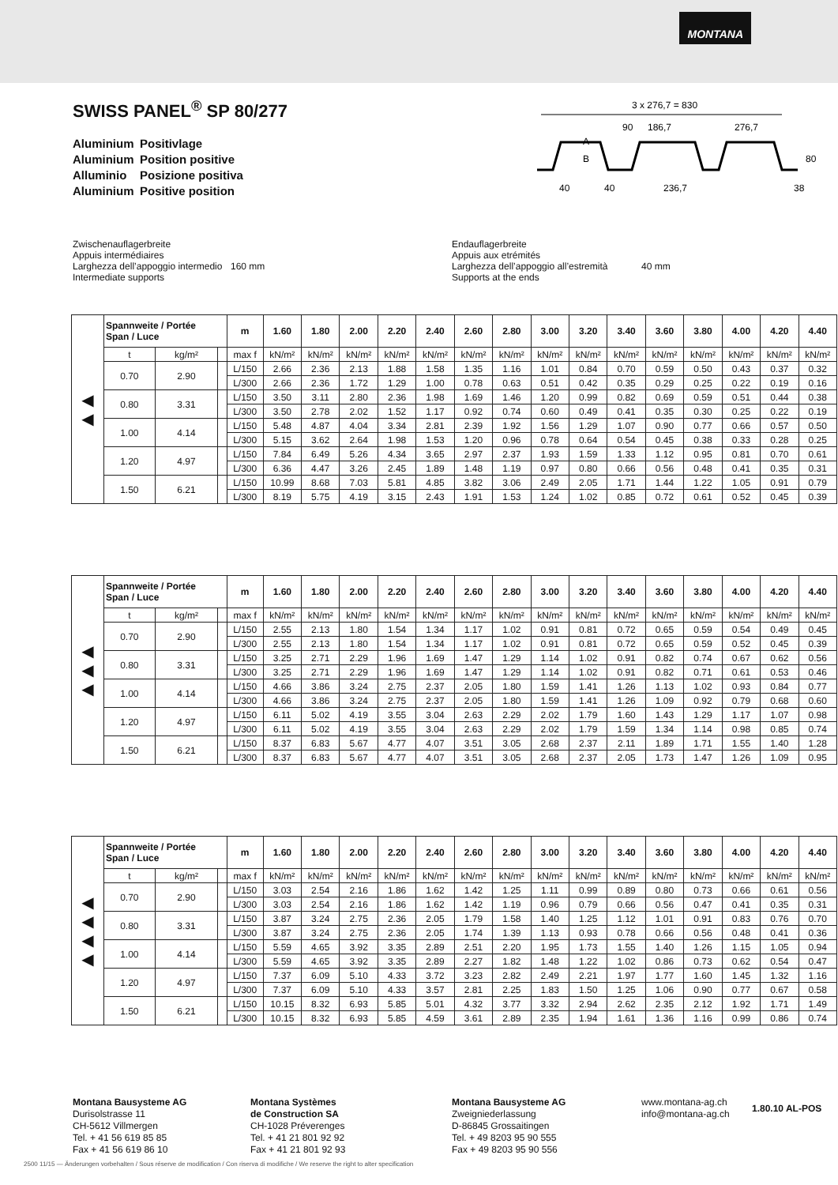MONTANA
SWISS PANEL<sup>®</sup> SP 80/277
Aluminium Positivlage
Aluminium Position positive
Alluminio Posizione positiva
Aluminium Positive position
3 x 276,7 = 830
90
186,7
276,7
A
B
40
40
236,7
38
80
Zwischenauflagerbreite
Appuis intermédiaires
Larghezza dell’appoggio intermedio
Intermediate supports
160 mm
Endauflagerbreite
Appuis aux etrémités
Larghezza dell’appoggio all’estremità
Supports at the ends
40 mm
| ◀ ◀ | Spannweite / Portée Span / Luce | | | m | 1.60 | 1.80 | 2.00 | 2.20 | 2.40 | 2.60 | 2.80 | 3.00 | 3.20 | 3.40 | 3.60 | 3.80 | 4.00 | 4.20 | 4.40 |
| | t | kg/m² | | max f | kN/m² | kN/m² | kN/m² | kN/m² | kN/m² | kN/m² | kN/m² | kN/m² | kN/m² | kN/m² | kN/m² | kN/m² | kN/m² | kN/m² | kN/m² |
| | 0.70 | 2.90 | | L/150 | 2.66 | 2.36 | 2.13 | 1.88 | 1.58 | 1.35 | 1.16 | 1.01 | 0.84 | 0.70 | 0.59 | 0.50 | 0.43 | 0.37 | 0.32 |
| | | | | L/300 | 2.66 | 2.36 | 1.72 | 1.29 | 1.00 | 0.78 | 0.63 | 0.51 | 0.42 | 0.35 | 0.29 | 0.25 | 0.22 | 0.19 | 0.16 |
| | 0.80 | 3.31 | | L/150 | 3.50 | 3.11 | 2.80 | 2.36 | 1.98 | 1.69 | 1.46 | 1.20 | 0.99 | 0.82 | 0.69 | 0.59 | 0.51 | 0.44 | 0.38 |
| | | | | L/300 | 3.50 | 2.78 | 2.02 | 1.52 | 1.17 | 0.92 | 0.74 | 0.60 | 0.49 | 0.41 | 0.35 | 0.30 | 0.25 | 0.22 | 0.19 |
| | 1.00 | 4.14 | | L/150 | 5.48 | 4.87 | 4.04 | 3.34 | 2.81 | 2.39 | 1.92 | 1.56 | 1.29 | 1.07 | 0.90 | 0.77 | 0.66 | 0.57 | 0.50 |
| | | | | L/300 | 5.15 | 3.62 | 2.64 | 1.98 | 1.53 | 1.20 | 0.96 | 0.78 | 0.64 | 0.54 | 0.45 | 0.38 | 0.33 | 0.28 | 0.25 |
| | 1.20 | 4.97 | | L/150 | 7.84 | 6.49 | 5.26 | 4.34 | 3.65 | 2.97 | 2.37 | 1.93 | 1.59 | 1.33 | 1.12 | 0.95 | 0.81 | 0.70 | 0.61 |
| | | | | L/300 | 6.36 | 4.47 | 3.26 | 2.45 | 1.89 | 1.48 | 1.19 | 0.97 | 0.80 | 0.66 | 0.56 | 0.48 | 0.41 | 0.35 | 0.31 |
| | 1.50 | 6.21 | | L/150 | 10.99 | 8.68 | 7.03 | 5.81 | 4.85 | 3.82 | 3.06 | 2.49 | 2.05 | 1.71 | 1.44 | 1.22 | 1.05 | 0.91 | 0.79 |
| | | | | L/300 | 8.19 | 5.75 | 4.19 | 3.15 | 2.43 | 1.91 | 1.53 | 1.24 | 1.02 | 0.85 | 0.72 | 0.61 | 0.52 | 0.45 | 0.39 |
| ◀ ◀ ◀ | Spannweite / Portée Span / Luce | | | m | 1.60 | 1.80 | 2.00 | 2.20 | 2.40 | 2.60 | 2.80 | 3.00 | 3.20 | 3.40 | 3.60 | 3.80 | 4.00 | 4.20 | 4.40 |
| | t | kg/m² | | max f | kN/m² | kN/m² | kN/m² | kN/m² | kN/m² | kN/m² | kN/m² | kN/m² | kN/m² | kN/m² | kN/m² | kN/m² | kN/m² | kN/m² | kN/m² |
| | 0.70 | 2.90 | | L/150 | 2.55 | 2.13 | 1.80 | 1.54 | 1.34 | 1.17 | 1.02 | 0.91 | 0.81 | 0.72 | 0.65 | 0.59 | 0.54 | 0.49 | 0.45 |
| | | | | L/300 | 2.55 | 2.13 | 1.80 | 1.54 | 1.34 | 1.17 | 1.02 | 0.91 | 0.81 | 0.72 | 0.65 | 0.59 | 0.52 | 0.45 | 0.39 |
| | 0.80 | 3.31 | | L/150 | 3.25 | 2.71 | 2.29 | 1.96 | 1.69 | 1.47 | 1.29 | 1.14 | 1.02 | 0.91 | 0.82 | 0.74 | 0.67 | 0.62 | 0.56 |
| | | | | L/300 | 3.25 | 2.71 | 2.29 | 1.96 | 1.69 | 1.47 | 1.29 | 1.14 | 1.02 | 0.91 | 0.82 | 0.71 | 0.61 | 0.53 | 0.46 |
| | 1.00 | 4.14 | | L/150 | 4.66 | 3.86 | 3.24 | 2.75 | 2.37 | 2.05 | 1.80 | 1.59 | 1.41 | 1.26 | 1.13 | 1.02 | 0.93 | 0.84 | 0.77 |
| | | | | L/300 | 4.66 | 3.86 | 3.24 | 2.75 | 2.37 | 2.05 | 1.80 | 1.59 | 1.41 | 1.26 | 1.09 | 0.92 | 0.79 | 0.68 | 0.60 |
| | 1.20 | 4.97 | | L/150 | 6.11 | 5.02 | 4.19 | 3.55 | 3.04 | 2.63 | 2.29 | 2.02 | 1.79 | 1.60 | 1.43 | 1.29 | 1.17 | 1.07 | 0.98 |
| | | | | L/300 | 6.11 | 5.02 | 4.19 | 3.55 | 3.04 | 2.63 | 2.29 | 2.02 | 1.79 | 1.59 | 1.34 | 1.14 | 0.98 | 0.85 | 0.74 |
| | 1.50 | 6.21 | | L/150 | 8.37 | 6.83 | 5.67 | 4.77 | 4.07 | 3.51 | 3.05 | 2.68 | 2.37 | 2.11 | 1.89 | 1.71 | 1.55 | 1.40 | 1.28 |
| | | | | L/300 | 8.37 | 6.83 | 5.67 | 4.77 | 4.07 | 3.51 | 3.05 | 2.68 | 2.37 | 2.05 | 1.73 | 1.47 | 1.26 | 1.09 | 0.95 |
| ◀ ◀ ◀ ◀ | Spannweite / Portée Span / Luce | | | m | 1.60 | 1.80 | 2.00 | 2.20 | 2.40 | 2.60 | 2.80 | 3.00 | 3.20 | 3.40 | 3.60 | 3.80 | 4.00 | 4.20 | 4.40 |
| | t | kg/m² | | max f | kN/m² | kN/m² | kN/m² | kN/m² | kN/m² | kN/m² | kN/m² | kN/m² | kN/m² | kN/m² | kN/m² | kN/m² | kN/m² | kN/m² | kN/m² |
| | 0.70 | 2.90 | | L/150 | 3.03 | 2.54 | 2.16 | 1.86 | 1.62 | 1.42 | 1.25 | 1.11 | 0.99 | 0.89 | 0.80 | 0.73 | 0.66 | 0.61 | 0.56 |
| | | | | L/300 | 3.03 | 2.54 | 2.16 | 1.86 | 1.62 | 1.42 | 1.19 | 0.96 | 0.79 | 0.66 | 0.56 | 0.47 | 0.41 | 0.35 | 0.31 |
| | 0.80 | 3.31 | | L/150 | 3.87 | 3.24 | 2.75 | 2.36 | 2.05 | 1.79 | 1.58 | 1.40 | 1.25 | 1.12 | 1.01 | 0.91 | 0.83 | 0.76 | 0.70 |
| | | | | L/300 | 3.87 | 3.24 | 2.75 | 2.36 | 2.05 | 1.74 | 1.39 | 1.13 | 0.93 | 0.78 | 0.66 | 0.56 | 0.48 | 0.41 | 0.36 |
| | 1.00 | 4.14 | | L/150 | 5.59 | 4.65 | 3.92 | 3.35 | 2.89 | 2.51 | 2.20 | 1.95 | 1.73 | 1.55 | 1.40 | 1.26 | 1.15 | 1.05 | 0.94 |
| | | | | L/300 | 5.59 | 4.65 | 3.92 | 3.35 | 2.89 | 2.27 | 1.82 | 1.48 | 1.22 | 1.02 | 0.86 | 0.73 | 0.62 | 0.54 | 0.47 |
| | 1.20 | 4.97 | | L/150 | 7.37 | 6.09 | 5.10 | 4.33 | 3.72 | 3.23 | 2.82 | 2.49 | 2.21 | 1.97 | 1.77 | 1.60 | 1.45 | 1.32 | 1.16 |
| | | | | L/300 | 7.37 | 6.09 | 5.10 | 4.33 | 3.57 | 2.81 | 2.25 | 1.83 | 1.50 | 1.25 | 1.06 | 0.90 | 0.77 | 0.67 | 0.58 |
| | 1.50 | 6.21 | | L/150 | 10.15 | 8.32 | 6.93 | 5.85 | 5.01 | 4.32 | 3.77 | 3.32 | 2.94 | 2.62 | 2.35 | 2.12 | 1.92 | 1.71 | 1.49 |
| | | | | L/300 | 10.15 | 8.32 | 6.93 | 5.85 | 4.59 | 3.61 | 2.89 | 2.35 | 1.94 | 1.61 | 1.36 | 1.16 | 0.99 | 0.86 | 0.74 |
Montana Bausysteme AG
Durisolstrasse 11
CH-5612 Villmergen
Tel. + 41 56 619 85 85
Fax + 41 56 619 86 10
Montana Systèmes
de Construction SA
CH-1028 Préverenges
Tel. + 41 21 801 92 92
Fax + 41 21 801 92 93
Montana Bausysteme AG
Zweigniederlassung
D-86845 Grossaitingen
Tel. + 49 8203 95 90 555
Fax + 49 8203 95 90 556
www.montana-ag.ch
info@montana-ag.ch
1.80.10 AL-POS
2500 11/15 — Änderungen vorbehalten / Sous réserve de modification / Con riserva di modifiche / We reserve the right to alter specification